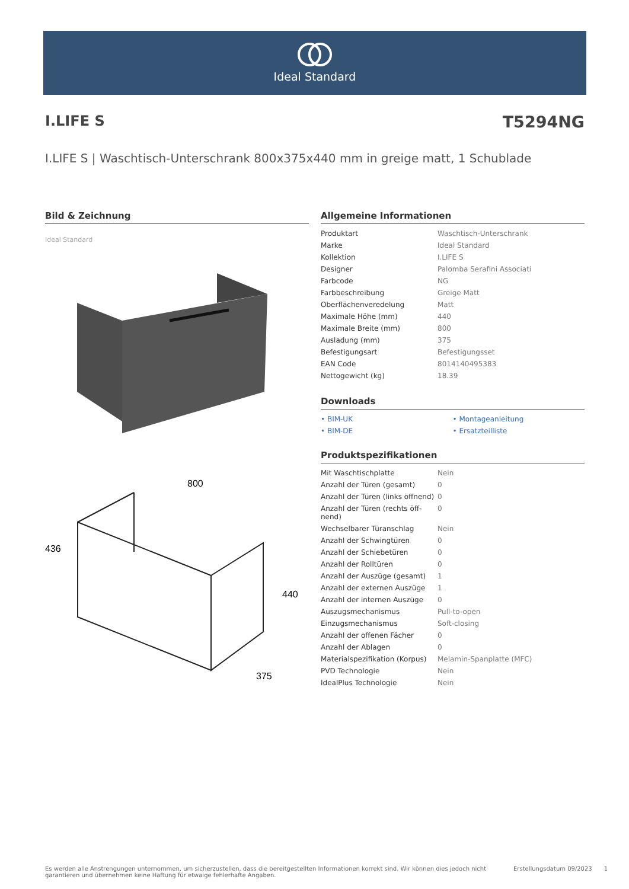Ideal Standard
I.LIFE S T5294NG
I.LIFE S | Waschtisch-Unterschrank 800x375x440 mm in greige matt, 1 Schublade
Bild & Zeichnung
Ideal Standard
800
436
440
375
Allgemeine Informationen
| Produktart | Waschtisch-Unterschrank |
| Marke | Ideal Standard |
| Kollektion | I.LIFE S |
| Designer | Palomba Serafini Associati |
| Farbcode | NG |
| Farbbeschreibung | Greige Matt |
| Oberflächenveredelung | Matt |
| Maximale Höhe (mm) | 440 |
| Maximale Breite (mm) | 800 |
| Ausladung (mm) | 375 |
| Befestigungsart | Befestigungsset |
| EAN Code | 8014140495383 |
| Nettogewicht (kg) | 18.39 |
Downloads
• BIM-UK
• Montageanleitung
• BIM-DE
• Ersatzteilliste
Produktspezifikationen
| Mit Waschtischplatte | Nein |
| Anzahl der Türen (gesamt) | 0 |
| Anzahl der Türen (links öffnend) | 0 |
| Anzahl der Türen (rechts öff-nend) | 0 |
| Wechselbarer Türanschlag | Nein |
| Anzahl der Schwingtüren | 0 |
| Anzahl der Schiebetüren | 0 |
| Anzahl der Rolltüren | 0 |
| Anzahl der Auszüge (gesamt) | 1 |
| Anzahl der externen Auszüge | 1 |
| Anzahl der internen Auszüge | 0 |
| Auszugsmechanismus | Pull-to-open |
| Einzugsmechanismus | Soft-closing |
| Anzahl der offenen Fächer | 0 |
| Anzahl der Ablagen | 0 |
| Materialspezifikation (Korpus) | Melamin-Spanplatte (MFC) |
| PVD Technologie | Nein |
| IdealPlus Technologie | Nein |
Es werden alle Anstrengungen unternommen, um sicherzustellen, dass die bereitgestellten Informationen korrekt sind. Wir können dies jedoch nicht garantieren und übernehmen keine Haftung für etwaige fehlerhafte Angaben.
Erstellungsdatum 09/2023 1